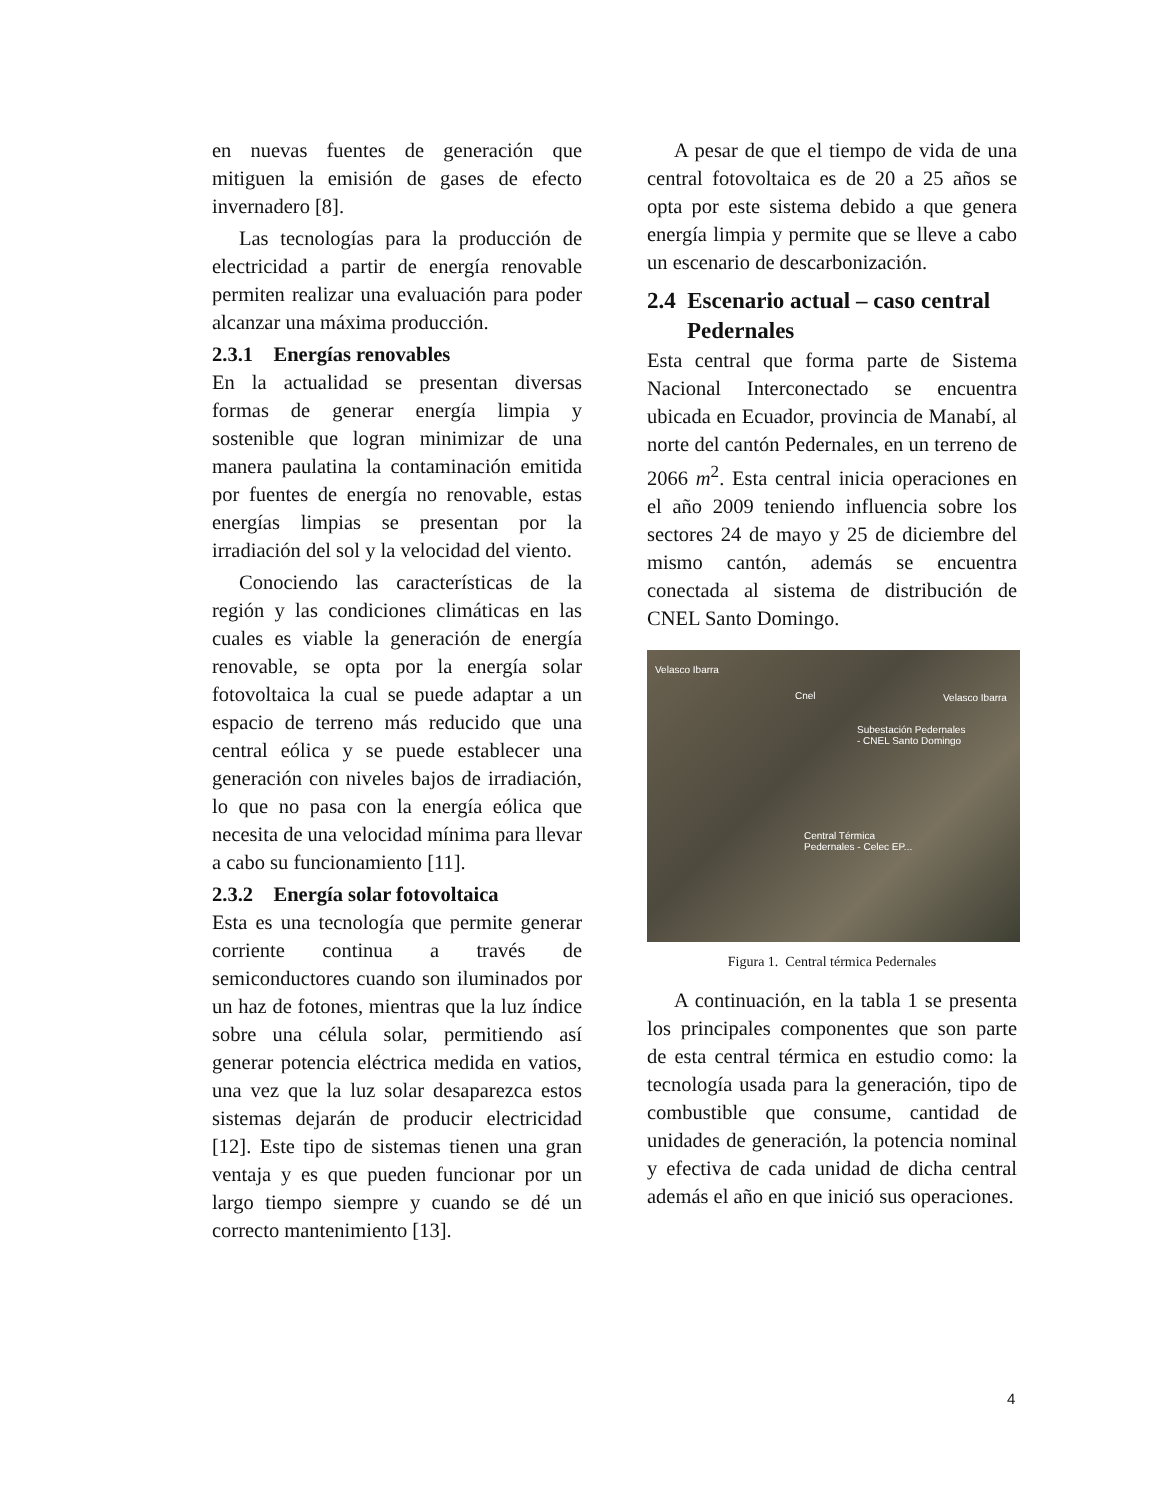en nuevas fuentes de generación que mitiguen la emisión de gases de efecto invernadero [8].
Las tecnologías para la producción de electricidad a partir de energía renovable permiten realizar una evaluación para poder alcanzar una máxima producción.
2.3.1 Energías renovables
En la actualidad se presentan diversas formas de generar energía limpia y sostenible que logran minimizar de una manera paulatina la contaminación emitida por fuentes de energía no renovable, estas energías limpias se presentan por la irradiación del sol y la velocidad del viento.
Conociendo las características de la región y las condiciones climáticas en las cuales es viable la generación de energía renovable, se opta por la energía solar fotovoltaica la cual se puede adaptar a un espacio de terreno más reducido que una central eólica y se puede establecer una generación con niveles bajos de irradiación, lo que no pasa con la energía eólica que necesita de una velocidad mínima para llevar a cabo su funcionamiento [11].
2.3.2 Energía solar fotovoltaica
Esta es una tecnología que permite generar corriente continua a través de semiconductores cuando son iluminados por un haz de fotones, mientras que la luz índice sobre una célula solar, permitiendo así generar potencia eléctrica medida en vatios, una vez que la luz solar desaparezca estos sistemas dejarán de producir electricidad [12]. Este tipo de sistemas tienen una gran ventaja y es que pueden funcionar por un largo tiempo siempre y cuando se dé un correcto mantenimiento [13].
A pesar de que el tiempo de vida de una central fotovoltaica es de 20 a 25 años se opta por este sistema debido a que genera energía limpia y permite que se lleve a cabo un escenario de descarbonización.
2.4 Escenario actual – caso central Pedernales
Esta central que forma parte de Sistema Nacional Interconectado se encuentra ubicada en Ecuador, provincia de Manabí, al norte del cantón Pedernales, en un terreno de 2066 m<sup>2</sup>. Esta central inicia operaciones en el año 2009 teniendo influencia sobre los sectores 24 de mayo y 25 de diciembre del mismo cantón, además se encuentra conectada al sistema de distribución de CNEL Santo Domingo.
Velasco Ibarra
Cnel Velasco Ibarra
Subestación Pedernales
- CNEL Santo Domingo
Central Térmica
Pedernales - Celec EP...
Figura 1. Central térmica Pedernales
A continuación, en la tabla 1 se presenta los principales componentes que son parte de esta central térmica en estudio como: la tecnología usada para la generación, tipo de combustible que consume, cantidad de unidades de generación, la potencia nominal y efectiva de cada unidad de dicha central además el año en que inició sus operaciones.
4